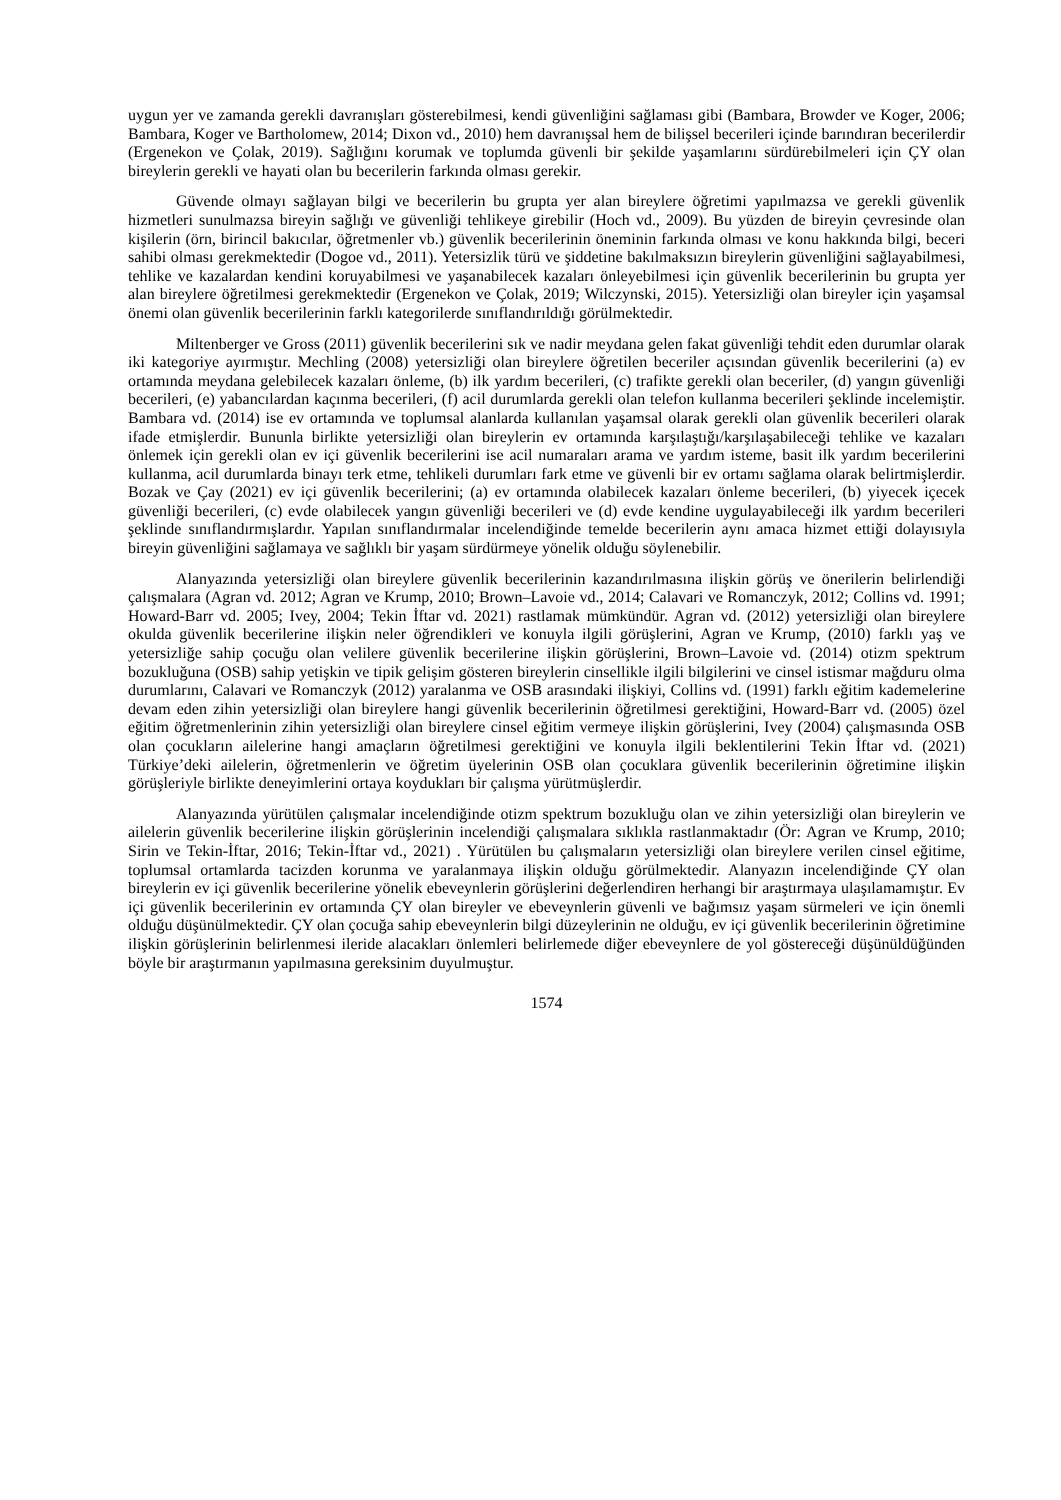uygun yer ve zamanda gerekli davranışları gösterebilmesi, kendi güvenliğini sağlaması gibi (Bambara, Browder ve Koger, 2006; Bambara, Koger ve Bartholomew, 2014; Dixon vd., 2010) hem davranışsal hem de bilişsel becerileri içinde barındıran becerilerdir (Ergenekon ve Çolak, 2019). Sağlığını korumak ve toplumda güvenli bir şekilde yaşamlarını sürdürebilmeleri için ÇY olan bireylerin gerekli ve hayati olan bu becerilerin farkında olması gerekir.
Güvende olmayı sağlayan bilgi ve becerilerin bu grupta yer alan bireylere öğretimi yapılmazsa ve gerekli güvenlik hizmetleri sunulmazsa bireyin sağlığı ve güvenliği tehlikeye girebilir (Hoch vd., 2009). Bu yüzden de bireyin çevresinde olan kişilerin (örn, birincil bakıcılar, öğretmenler vb.) güvenlik becerilerinin öneminin farkında olması ve konu hakkında bilgi, beceri sahibi olması gerekmektedir (Dogoe vd., 2011). Yetersizlik türü ve şiddetine bakılmaksızın bireylerin güvenliğini sağlayabilmesi, tehlike ve kazalardan kendini koruyabilmesi ve yaşanabilecek kazaları önleyebilmesi için güvenlik becerilerinin bu grupta yer alan bireylere öğretilmesi gerekmektedir (Ergenekon ve Çolak, 2019; Wilczynski, 2015). Yetersizliği olan bireyler için yaşamsal önemi olan güvenlik becerilerinin farklı kategorilerde sınıflandırıldığı görülmektedir.
Miltenberger ve Gross (2011) güvenlik becerilerini sık ve nadir meydana gelen fakat güvenliği tehdit eden durumlar olarak iki kategoriye ayırmıştır. Mechling (2008) yetersizliği olan bireylere öğretilen beceriler açısından güvenlik becerilerini (a) ev ortamında meydana gelebilecek kazaları önleme, (b) ilk yardım becerileri, (c) trafikte gerekli olan beceriler, (d) yangın güvenliği becerileri, (e) yabancılardan kaçınma becerileri, (f) acil durumlarda gerekli olan telefon kullanma becerileri şeklinde incelemiştir. Bambara vd. (2014) ise ev ortamında ve toplumsal alanlarda kullanılan yaşamsal olarak gerekli olan güvenlik becerileri olarak ifade etmişlerdir. Bununla birlikte yetersizliği olan bireylerin ev ortamında karşılaştığı/karşılaşabileceği tehlike ve kazaları önlemek için gerekli olan ev içi güvenlik becerilerini ise acil numaraları arama ve yardım isteme, basit ilk yardım becerilerini kullanma, acil durumlarda binayı terk etme, tehlikeli durumları fark etme ve güvenli bir ev ortamı sağlama olarak belirtmişlerdir. Bozak ve Çay (2021) ev içi güvenlik becerilerini; (a) ev ortamında olabilecek kazaları önleme becerileri, (b) yiyecek içecek güvenliği becerileri, (c) evde olabilecek yangın güvenliği becerileri ve (d) evde kendine uygulayabileceği ilk yardım becerileri şeklinde sınıflandırmışlardır. Yapılan sınıflandırmalar incelendiğinde temelde becerilerin aynı amaca hizmet ettiği dolayısıyla bireyin güvenliğini sağlamaya ve sağlıklı bir yaşam sürdürmeye yönelik olduğu söylenebilir.
Alanyazında yetersizliği olan bireylere güvenlik becerilerinin kazandırılmasına ilişkin görüş ve önerilerin belirlendiği çalışmalara (Agran vd. 2012; Agran ve Krump, 2010; Brown–Lavoie vd., 2014; Calavari ve Romanczyk, 2012; Collins vd. 1991; Howard-Barr vd. 2005; Ivey, 2004; Tekin İftar vd. 2021) rastlamak mümkündür. Agran vd. (2012) yetersizliği olan bireylere okulda güvenlik becerilerine ilişkin neler öğrendikleri ve konuyla ilgili görüşlerini, Agran ve Krump, (2010) farklı yaş ve yetersizliğe sahip çocuğu olan velilere güvenlik becerilerine ilişkin görüşlerini, Brown–Lavoie vd. (2014) otizm spektrum bozukluğuna (OSB) sahip yetişkin ve tipik gelişim gösteren bireylerin cinsellikle ilgili bilgilerini ve cinsel istismar mağduru olma durumlarını, Calavari ve Romanczyk (2012) yaralanma ve OSB arasındaki ilişkiyi, Collins vd. (1991) farklı eğitim kademelerine devam eden zihin yetersizliği olan bireylere hangi güvenlik becerilerinin öğretilmesi gerektiğini, Howard-Barr vd. (2005) özel eğitim öğretmenlerinin zihin yetersizliği olan bireylere cinsel eğitim vermeye ilişkin görüşlerini, Ivey (2004) çalışmasında OSB olan çocukların ailelerine hangi amaçların öğretilmesi gerektiğini ve konuyla ilgili beklentilerini Tekin İftar vd. (2021) Türkiye’deki ailelerin, öğretmenlerin ve öğretim üyelerinin OSB olan çocuklara güvenlik becerilerinin öğretimine ilişkin görüşleriyle birlikte deneyimlerini ortaya koydukları bir çalışma yürütmüşlerdir.
Alanyazında yürütülen çalışmalar incelendiğinde otizm spektrum bozukluğu olan ve zihin yetersizliği olan bireylerin ve ailelerin güvenlik becerilerine ilişkin görüşlerinin incelendiği çalışmalara sıklıkla rastlanmaktadır (Ör: Agran ve Krump, 2010; Sirin ve Tekin-İftar, 2016; Tekin-İftar vd., 2021) . Yürütülen bu çalışmaların yetersizliği olan bireylere verilen cinsel eğitime, toplumsal ortamlarda tacizden korunma ve yaralanmaya ilişkin olduğu görülmektedir. Alanyazın incelendiğinde ÇY olan bireylerin ev içi güvenlik becerilerine yönelik ebeveynlerin görüşlerini değerlendiren herhangi bir araştırmaya ulaşılamamıştır. Ev içi güvenlik becerilerinin ev ortamında ÇY olan bireyler ve ebeveynlerin güvenli ve bağımsız yaşam sürmeleri ve için önemli olduğu düşünülmektedir. ÇY olan çocuğa sahip ebeveynlerin bilgi düzeylerinin ne olduğu, ev içi güvenlik becerilerinin öğretimine ilişkin görüşlerinin belirlenmesi ileride alacakları önlemleri belirlemede diğer ebeveynlere de yol göstereceği düşünüldüğünden böyle bir araştırmanın yapılmasına gereksinim duyulmuştur.
1574